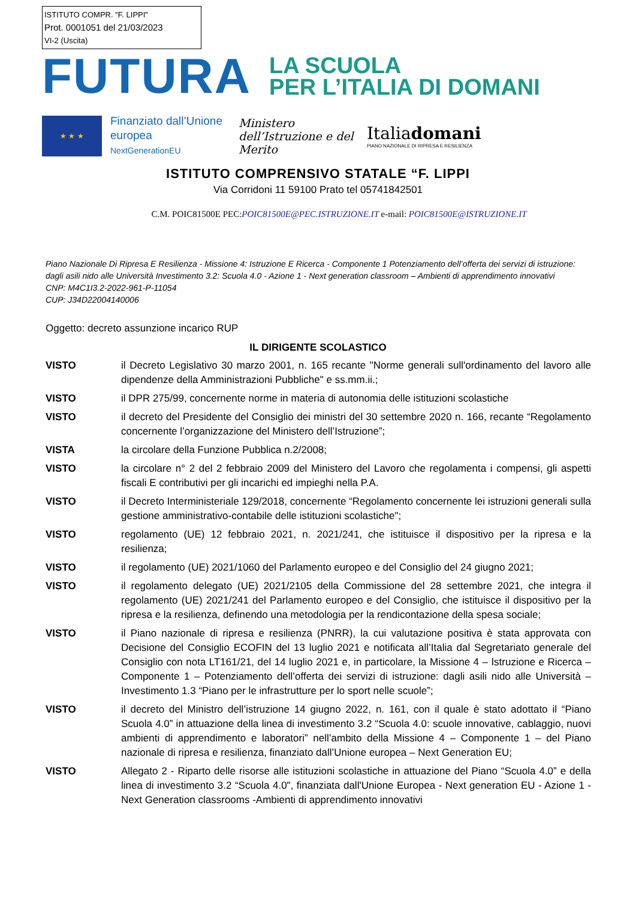ISTITUTO COMPR. "F. LIPPI"
Prot. 0001051 del 21/03/2023
VI-2 (Uscita)
FUTURA
LA SCUOLA
PER L’ITALIA DI DOMANI
★ ★ ★
Finanziato dall’Unione europea
NextGenerationEU
Ministero dell’Istruzione e del Merito
Italiadomani
PIANO NAZIONALE DI RIPRESA E RESILIENZA
ISTITUTO COMPRENSIVO STATALE “F. LIPPI
Via Corridoni 11 59100 Prato tel 05741842501
C.M. POIC81500E PEC:POIC81500E@PEC.ISTRUZIONE.IT e-mail: POIC81500E@ISTRUZIONE.IT
Piano Nazionale Di Ripresa E Resilienza - Missione 4: Istruzione E Ricerca - Componente 1 Potenziamento dell’offerta dei servizi di istruzione: dagli asili nido alle Università Investimento 3.2: Scuola 4.0 - Azione 1 - Next generation classroom – Ambienti di apprendimento innovativi
CNP: M4C1I3.2-2022-961-P-11054
CUP: J34D22004140006
Oggetto: decreto assunzione incarico RUP
IL DIRIGENTE SCOLASTICO
| VISTO | il Decreto Legislativo 30 marzo 2001, n. 165 recante "Norme generali sull'ordinamento del lavoro alle dipendenze della Amministrazioni Pubbliche" e ss.mm.ii.; |
| VISTO | il DPR 275/99, concernente norme in materia di autonomia delle istituzioni scolastiche |
| VISTO | il decreto del Presidente del Consiglio dei ministri del 30 settembre 2020 n. 166, recante “Regolamento concernente l’organizzazione del Ministero dell’Istruzione”; |
| VISTA | la circolare della Funzione Pubblica n.2/2008; |
| VISTO | la circolare n° 2 del 2 febbraio 2009 del Ministero del Lavoro che regolamenta i compensi, gli aspetti fiscali E contributivi per gli incarichi ed impieghi nella P.A. |
| VISTO | il Decreto Interministeriale 129/2018, concernente “Regolamento concernente lei istruzioni generali sulla gestione amministrativo-contabile delle istituzioni scolastiche"; |
| VISTO | regolamento (UE) 12 febbraio 2021, n. 2021/241, che istituisce il dispositivo per la ripresa e la resilienza; |
| VISTO | il regolamento (UE) 2021/1060 del Parlamento europeo e del Consiglio del 24 giugno 2021; |
| VISTO | il regolamento delegato (UE) 2021/2105 della Commissione del 28 settembre 2021, che integra il regolamento (UE) 2021/241 del Parlamento europeo e del Consiglio, che istituisce il dispositivo per la ripresa e la resilienza, definendo una metodologia per la rendicontazione della spesa sociale; |
| VISTO | il Piano nazionale di ripresa e resilienza (PNRR), la cui valutazione positiva è stata approvata con Decisione del Consiglio ECOFIN del 13 luglio 2021 e notificata all’Italia dal Segretariato generale del Consiglio con nota LT161/21, del 14 luglio 2021 e, in particolare, la Missione 4 – Istruzione e Ricerca – Componente 1 – Potenziamento dell’offerta dei servizi di istruzione: dagli asili nido alle Università – Investimento 1.3 “Piano per le infrastrutture per lo sport nelle scuole”; |
| VISTO | il decreto del Ministro dell’istruzione 14 giugno 2022, n. 161, con il quale è stato adottato il “Piano Scuola 4.0” in attuazione della linea di investimento 3.2 “Scuola 4.0: scuole innovative, cablaggio, nuovi ambienti di apprendimento e laboratori” nell’ambito della Missione 4 – Componente 1 – del Piano nazionale di ripresa e resilienza, finanziato dall’Unione europea – Next Generation EU; |
| VISTO | Allegato 2 - Riparto delle risorse alle istituzioni scolastiche in attuazione del Piano “Scuola 4.0” e della linea di investimento 3.2 “Scuola 4.0", finanziata dall'Unione Europea - Next generation EU - Azione 1 - Next Generation classrooms -Ambienti di apprendimento innovativi |